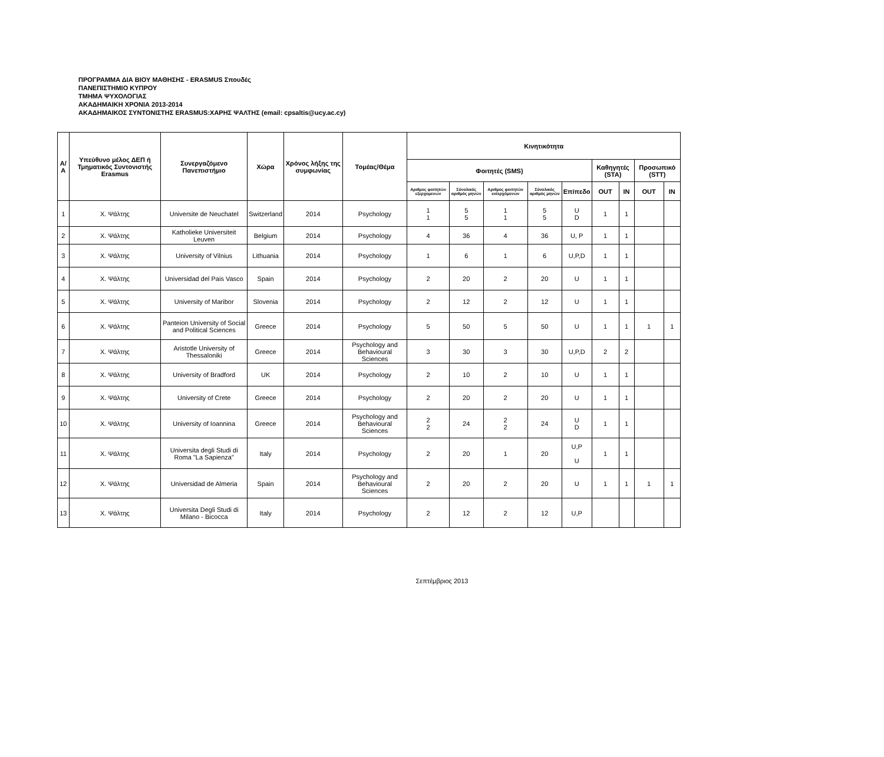ΠΡΟΓΡΑΜΜΑ ΔΙΑ ΒΙΟΥ ΜΑΘΗΣΗΣ - ERASMUS Σπουδές
ΠΑΝΕΠΙΣΤΗΜΙΟ ΚΥΠΡΟΥ
ΤΜΗΜΑ ΨΥΧΟΛΟΓΙΑΣ
ΑΚΑΔΗΜΑΙΚΗ ΧΡΟΝΙΑ 2013-2014
ΑΚΑΔΗΜΑΙΚΟΣ ΣΥΝΤΟΝΙΣΤΗΣ ERASMUS:ΧΑΡΗΣ ΨΑΛΤΗΣ (email: cpsaltis@ucy.ac.cy)
| Α/Α | Υπεύθυνο μέλος ΔΕΠ ή Τμηματικός Συντονιστής Erasmus | Συνεργαζόμενο Πανεπιστήμιο | Χώρα | Χρόνος λήξης της συμφωνίας | Τομέας/Θέμα | Κινητικότητα | | | | | | | | |
| --- | --- | --- | --- | --- | --- | --- | --- | --- | --- | --- | --- | --- | --- | --- |
| | | | | | | Φοιτητές (SMS) | | | | | Καθηγητές (STA) | | Προσωπικό (STT) | |
| | | | | | | Αριθμος φοιτητών εξερχομενων | Σύνολικός αριθμός μηνών | Αριθμος φοιτητών εισερχόμενων | Σύνολικός αριθμός μηνών | Επίπεδο | OUT | IN | OUT | IN |
| 1 | Χ. Ψάλτης | Universite de Neuchatel | Switzerland | 2014 | Psychology | 1 1 | 5 5 | 1 1 | 5 5 | U D | 1 | 1 | | |
| 2 | Χ. Ψάλτης | Katholieke Universiteit Leuven | Belgium | 2014 | Psychology | 4 | 36 | 4 | 36 | U, P | 1 | 1 | | |
| 3 | Χ. Ψάλτης | University of Vilnius | Lithuania | 2014 | Psychology | 1 | 6 | 1 | 6 | U,P,D | 1 | 1 | | |
| 4 | Χ. Ψάλτης | Universidad del Pais Vasco | Spain | 2014 | Psychology | 2 | 20 | 2 | 20 | U | 1 | 1 | | |
| 5 | Χ. Ψάλτης | University of Maribor | Slovenia | 2014 | Psychology | 2 | 12 | 2 | 12 | U | 1 | 1 | | |
| 6 | Χ. Ψάλτης | Panteion University of Social and Political Sciences | Greece | 2014 | Psychology | 5 | 50 | 5 | 50 | U | 1 | 1 | 1 | 1 |
| 7 | Χ. Ψάλτης | Aristotle University of Thessaloniki | Greece | 2014 | Psychology and Behavioural Sciences | 3 | 30 | 3 | 30 | U,P,D | 2 | 2 | | |
| 8 | Χ. Ψάλτης | University of Bradford | UK | 2014 | Psychology | 2 | 10 | 2 | 10 | U | 1 | 1 | | |
| 9 | Χ. Ψάλτης | University of Crete | Greece | 2014 | Psychology | 2 | 20 | 2 | 20 | U | 1 | 1 | | |
| 10 | Χ. Ψάλτης | University of Ioannina | Greece | 2014 | Psychology and Behavioural Sciences | 2 2 | 24 | 2 2 | 24 | U D | 1 | 1 | | |
| 11 | Χ. Ψάλτης | Universita degli Studi di Roma "La Sapienza" | Italy | 2014 | Psychology | 2 | 20 | 1 | 20 | U,P U | 1 | 1 | | |
| 12 | Χ. Ψάλτης | Universidad de Almeria | Spain | 2014 | Psychology and Behavioural Sciences | 2 | 20 | 2 | 20 | U | 1 | 1 | 1 | 1 |
| 13 | Χ. Ψάλτης | Universita Degli Studi di Milano - Bicocca | Italy | 2014 | Psychology | 2 | 12 | 2 | 12 | U,P | | | | |
Σεπτέμβριος 2013